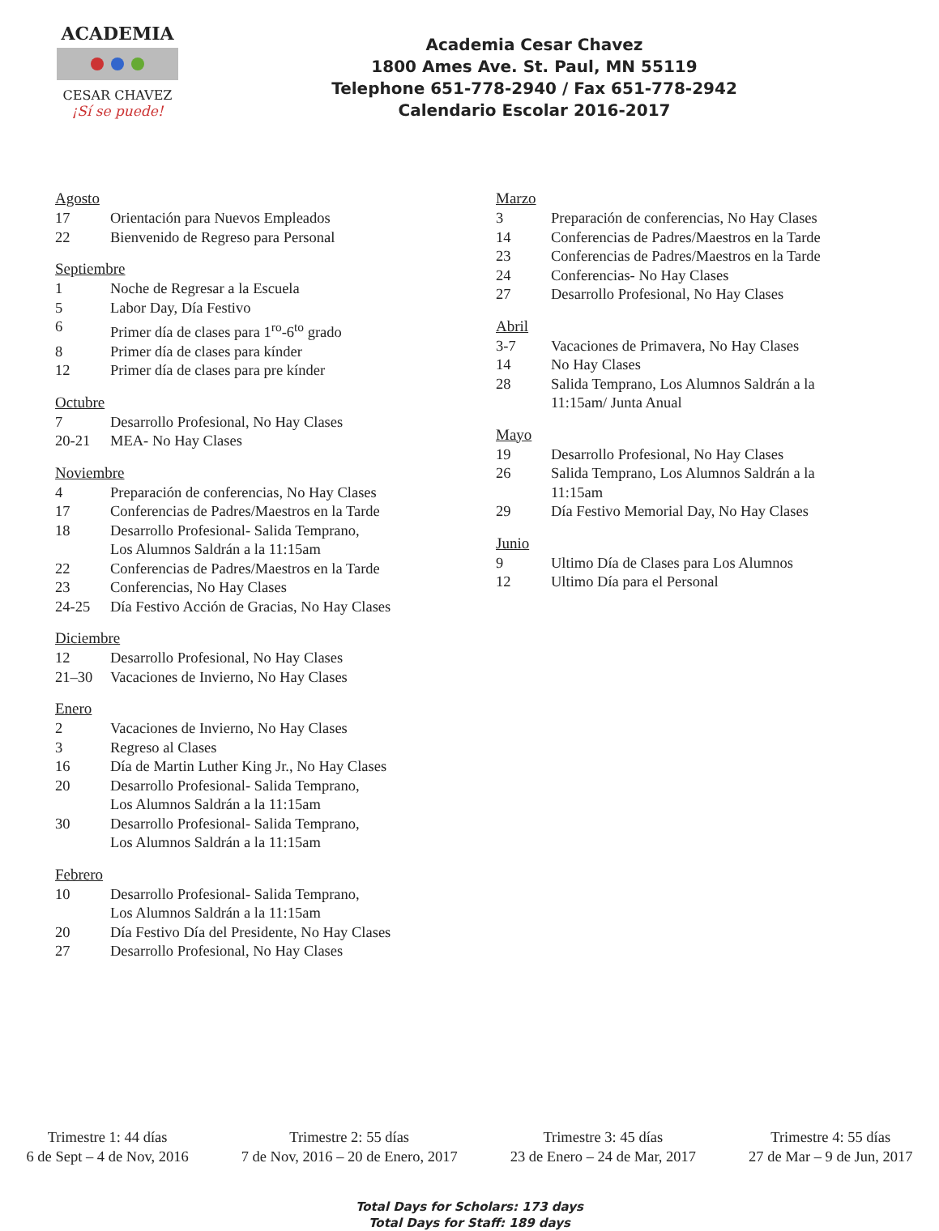ACADEMIA
CESAR CHAVEZ
¡Sí se puede!
Academia Cesar Chavez
1800 Ames Ave. St. Paul, MN 55119
Telephone 651-778-2940 / Fax 651-778-2942
Calendario Escolar 2016-2017
Agosto
17 Orientación para Nuevos Empleados
22 Bienvenido de Regreso para Personal
Septiembre
1 Noche de Regresar a la Escuela
5 Labor Day, Día Festivo
6 Primer día de clases para 1<sup>ro</sup>-6<sup>to</sup> grado
8 Primer día de clases para kínder
12 Primer día de clases para pre kínder
Octubre
7 Desarrollo Profesional, No Hay Clases
20-21 MEA- No Hay Clases
Noviembre
4 Preparación de conferencias, No Hay Clases
17 Conferencias de Padres/Maestros en la Tarde
18 Desarrollo Profesional- Salida Temprano,
Los Alumnos Saldrán a la 11:15am
22 Conferencias de Padres/Maestros en la Tarde
23 Conferencias, No Hay Clases
24-25 Día Festivo Acción de Gracias, No Hay Clases
Diciembre
12 Desarrollo Profesional, No Hay Clases
21–30 Vacaciones de Invierno, No Hay Clases
Enero
2 Vacaciones de Invierno, No Hay Clases
3 Regreso al Clases
16 Día de Martin Luther King Jr., No Hay Clases
20 Desarrollo Profesional- Salida Temprano,
Los Alumnos Saldrán a la 11:15am
30 Desarrollo Profesional- Salida Temprano,
Los Alumnos Saldrán a la 11:15am
Febrero
10 Desarrollo Profesional- Salida Temprano,
Los Alumnos Saldrán a la 11:15am
20 Día Festivo Día del Presidente, No Hay Clases
27 Desarrollo Profesional, No Hay Clases
Marzo
3 Preparación de conferencias, No Hay Clases
14 Conferencias de Padres/Maestros en la Tarde
23 Conferencias de Padres/Maestros en la Tarde
24 Conferencias- No Hay Clases
27 Desarrollo Profesional, No Hay Clases
Abril
3-7 Vacaciones de Primavera, No Hay Clases
14 No Hay Clases
28 Salida Temprano, Los Alumnos Saldrán a la
11:15am/ Junta Anual
Mayo
19 Desarrollo Profesional, No Hay Clases
26 Salida Temprano, Los Alumnos Saldrán a la
11:15am
29 Día Festivo Memorial Day, No Hay Clases
Junio
9 Ultimo Día de Clases para Los Alumnos
12 Ultimo Día para el Personal
Trimestre 1: 44 días
6 de Sept – 4 de Nov, 2016
Trimestre 2: 55 días
7 de Nov, 2016 – 20 de Enero, 2017
Trimestre 3: 45 días
23 de Enero – 24 de Mar, 2017
Trimestre 4: 55 días
27 de Mar – 9 de Jun, 2017
Total Days for Scholars: 173 days
Total Days for Staff: 189 days